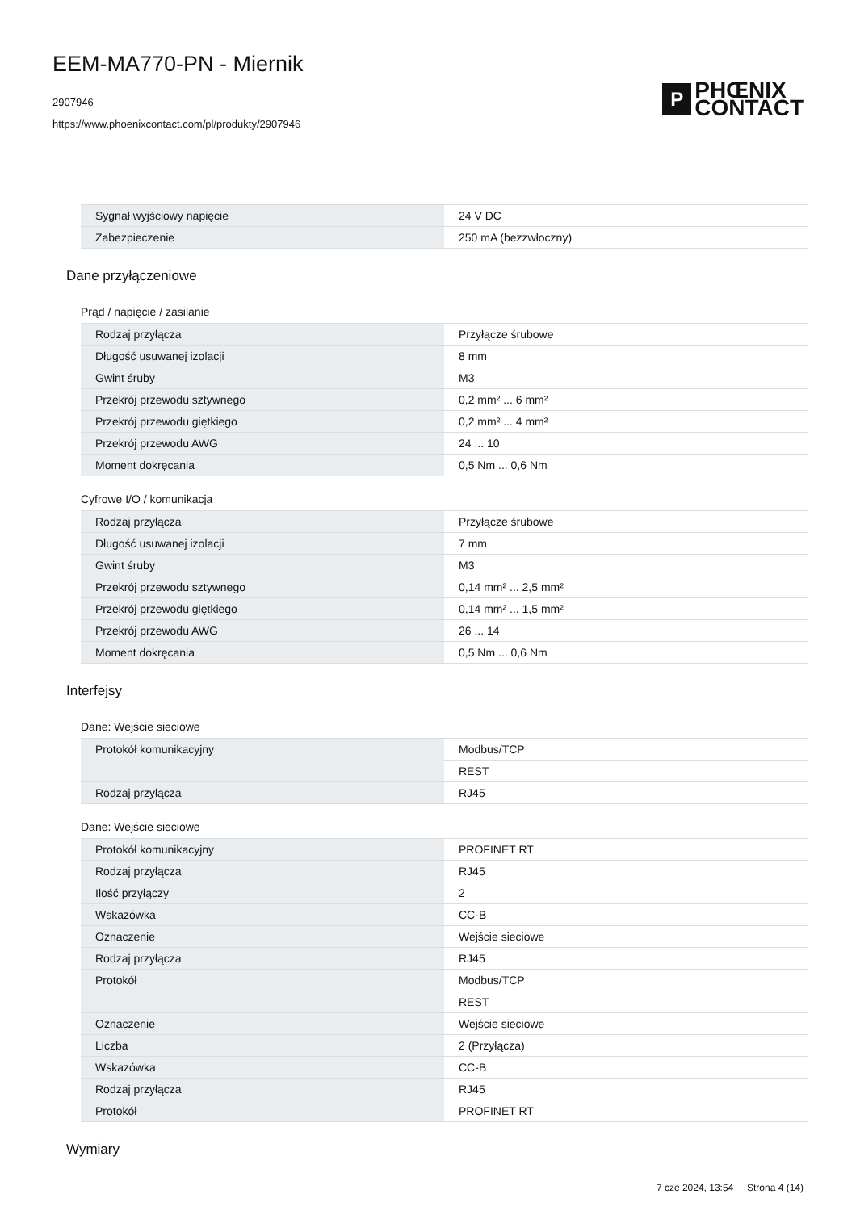EEM-MA770-PN - Miernik
2907946
https://www.phoenixcontact.com/pl/produkty/2907946
P
PHŒNIX
CONTACT
| Sygnał wyjściowy napięcie | 24 V DC |
| Zabezpieczenie | 250 mA (bezzwłoczny) |
Dane przyłączeniowe
Prąd / napięcie / zasilanie
| Rodzaj przyłącza | Przyłącze śrubowe |
| Długość usuwanej izolacji | 8 mm |
| Gwint śruby | M3 |
| Przekrój przewodu sztywnego | 0,2 mm² ... 6 mm² |
| Przekrój przewodu giętkiego | 0,2 mm² ... 4 mm² |
| Przekrój przewodu AWG | 24 ... 10 |
| Moment dokręcania | 0,5 Nm ... 0,6 Nm |
Cyfrowe I/O / komunikacja
| Rodzaj przyłącza | Przyłącze śrubowe |
| Długość usuwanej izolacji | 7 mm |
| Gwint śruby | M3 |
| Przekrój przewodu sztywnego | 0,14 mm² ... 2,5 mm² |
| Przekrój przewodu giętkiego | 0,14 mm² ... 1,5 mm² |
| Przekrój przewodu AWG | 26 ... 14 |
| Moment dokręcania | 0,5 Nm ... 0,6 Nm |
Interfejsy
Dane: Wejście sieciowe
| Protokół komunikacyjny | Modbus/TCP |
| | REST |
| Rodzaj przyłącza | RJ45 |
Dane: Wejście sieciowe
| Protokół komunikacyjny | PROFINET RT |
| Rodzaj przyłącza | RJ45 |
| Ilość przyłączy | 2 |
| Wskazówka | CC-B |
| Oznaczenie | Wejście sieciowe |
| Rodzaj przyłącza | RJ45 |
| Protokół | Modbus/TCP |
| | REST |
| Oznaczenie | Wejście sieciowe |
| Liczba | 2 (Przyłącza) |
| Wskazówka | CC-B |
| Rodzaj przyłącza | RJ45 |
| Protokół | PROFINET RT |
Wymiary
7 cze 2024, 13:54 Strona 4 (14)